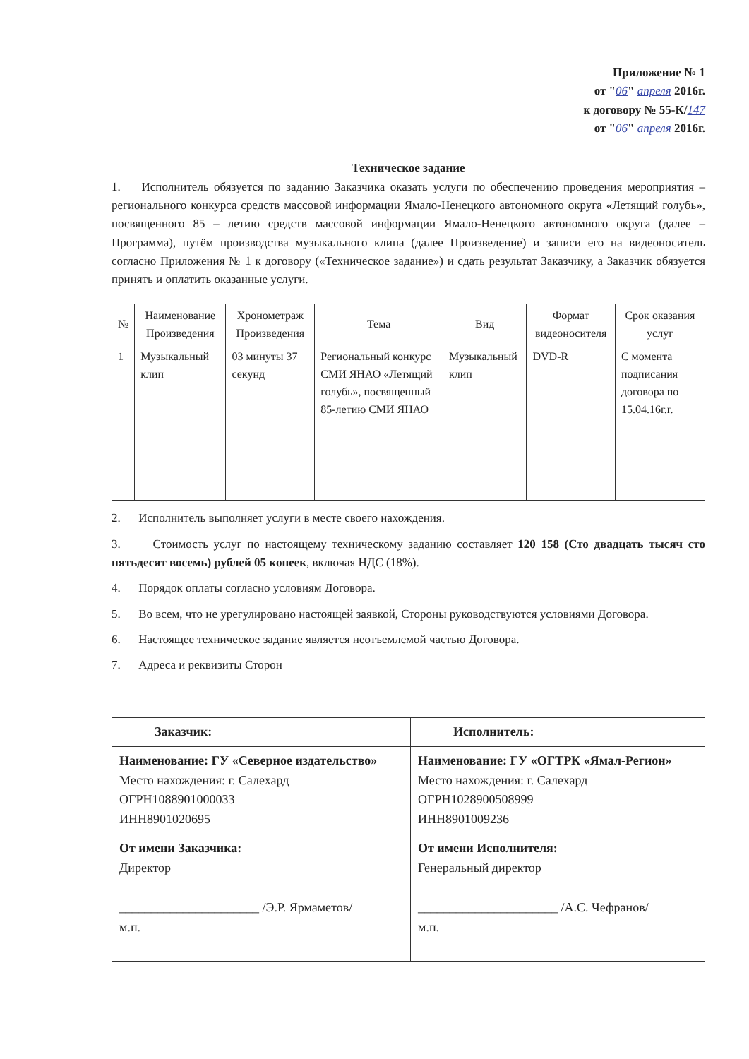Приложение № 1
от "06" апреля 2016г.
к договору № 55-К/147
от "06" апреля 2016г.
Техническое задание
1. Исполнитель обязуется по заданию Заказчика оказать услуги по обеспечению проведения мероприятия – регионального конкурса средств массовой информации Ямало-Ненецкого автономного округа «Летящий голубь», посвященного 85 – летию средств массовой информации Ямало-Ненецкого автономного округа (далее – Программа), путём производства музыкального клипа (далее Произведение) и записи его на видеоноситель согласно Приложения № 1 к договору («Техническое задание») и сдать результат Заказчику, а Заказчик обязуется принять и оплатить оказанные услуги.
| № | Наименование Произведения | Хронометраж Произведения | Тема | Вид | Формат видеоносителя | Срок оказания услуг |
| --- | --- | --- | --- | --- | --- | --- |
| 1 | Музыкальный клип | 03 минуты 37 секунд | Региональный конкурс СМИ ЯНАО «Летящий голубь», посвященный 85-летию СМИ ЯНАО | Музыкальный клип | DVD-R | С момента подписания договора по 15.04.16г.г. |
2. Исполнитель выполняет услуги в месте своего нахождения.
3. Стоимость услуг по настоящему техническому заданию составляет 120 158 (Сто двадцать тысяч сто пятьдесят восемь) рублей 05 копеек, включая НДС (18%).
4. Порядок оплаты согласно условиям Договора.
5. Во всем, что не урегулировано настоящей заявкой, Стороны руководствуются условиями Договора.
6. Настоящее техническое задание является неотъемлемой частью Договора.
7. Адреса и реквизиты Сторон
| Заказчик: | Исполнитель: |
| Наименование: ГУ «Северное издательство» Место нахождения: г. Салехард ОГРН1088901000033 ИНН8901020695 | Наименование: ГУ «ОГТРК «Ямал-Регион» Место нахождения: г. Салехард ОГРН1028900508999 ИНН8901009236 |
| От имени Заказчика: Директор ______________________ /Э.Р. Ярмаметов/ м.п. | От имени Исполнителя: Генеральный директор ______________________ /А.С. Чефранов/ м.п. |